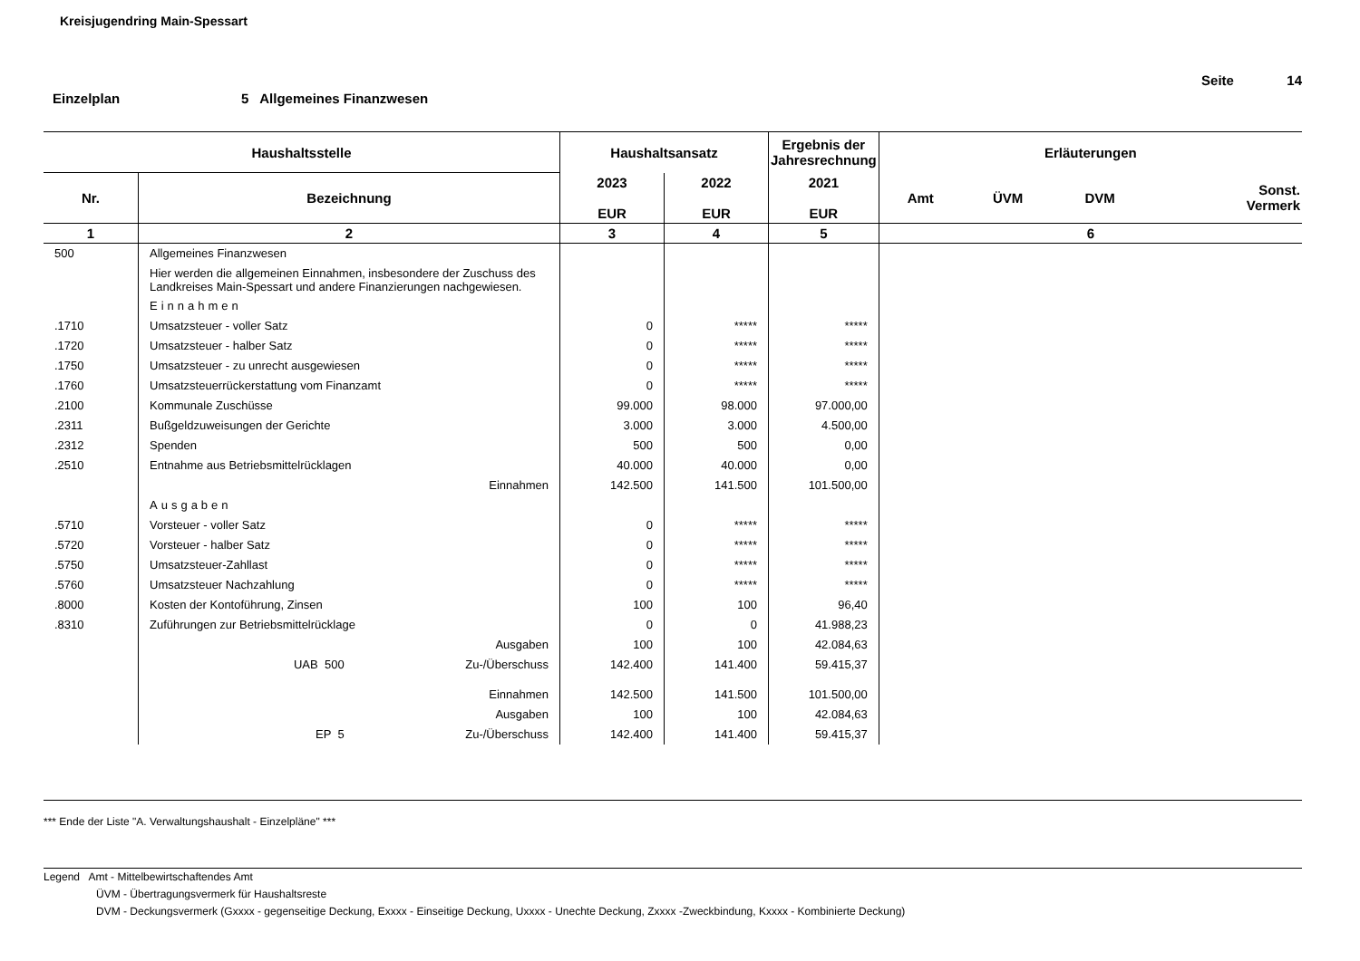Kreisjugendring Main-Spessart
Seite 14 Einzelplan 5 Allgemeines Finanzwesen
| Haushaltsstelle | | Haushaltsansatz | | Ergebnis der Jahresrechnung | Erläuterungen | | | |
| --- | --- | --- | --- | --- | --- | --- | --- | --- |
| Nr. | Bezeichnung | 2023 EUR | 2022 EUR | 2021 EUR | Amt | ÜVM | DVM | Sonst. Vermerk |
| 1 | 2 | 3 | 4 | 5 | 6 | | | |
| 500 | Allgemeines Finanzwesen | | | | | | | |
| | Hier werden die allgemeinen Einnahmen, insbesondere der Zuschuss des Landkreises Main-Spessart und andere Finanzierungen nachgewiesen. | | | | | | | |
| | Einnahmen | | | | | | | |
| .1710 | Umsatzsteuer - voller Satz | 0 | ***** | ***** | | | | |
| .1720 | Umsatzsteuer - halber Satz | 0 | ***** | ***** | | | | |
| .1750 | Umsatzsteuer - zu unrecht ausgewiesen | 0 | ***** | ***** | | | | |
| .1760 | Umsatzsteuerrückerstattung vom Finanzamt | 0 | ***** | ***** | | | | |
| .2100 | Kommunale Zuschüsse | 99.000 | 98.000 | 97.000,00 | | | | |
| .2311 | Bußgeldzuweisungen der Gerichte | 3.000 | 3.000 | 4.500,00 | | | | |
| .2312 | Spenden | 500 | 500 | 0,00 | | | | |
| .2510 | Entnahme aus Betriebsmittelrücklagen | 40.000 | 40.000 | 0,00 | | | | |
| | Einnahmen | 142.500 | 141.500 | 101.500,00 | | | | |
| | Ausgaben | | | | | | | |
| .5710 | Vorsteuer - voller Satz | 0 | ***** | ***** | | | | |
| .5720 | Vorsteuer - halber Satz | 0 | ***** | ***** | | | | |
| .5750 | Umsatzsteuer-Zahllast | 0 | ***** | ***** | | | | |
| .5760 | Umsatzsteuer Nachzahlung | 0 | ***** | ***** | | | | |
| .8000 | Kosten der Kontoführung, Zinsen | 100 | 100 | 96,40 | | | | |
| .8310 | Zuführungen zur Betriebsmittelrücklage | 0 | 0 | 41.988,23 | | | | |
| | Ausgaben | 100 | 100 | 42.084,63 | | | | |
| | UAB 500 Zu-/Überschuss | 142.400 | 141.400 | 59.415,37 | | | | |
| | Einnahmen | 142.500 | 141.500 | 101.500,00 | | | | |
| | Ausgaben | 100 | 100 | 42.084,63 | | | | |
| | EP 5 Zu-/Überschuss | 142.400 | 141.400 | 59.415,37 | | | | |
*** Ende der Liste "A. Verwaltungshaushalt - Einzelpläne" ***
Legend Amt - Mittelbewirtschaftendes Amt
ÜVM - Übertragungsvermerk für Haushaltsreste
DVM - Deckungsvermerk (Gxxxx - gegenseitige Deckung, Exxxx - Einseitige Deckung, Uxxxx - Unechte Deckung, Zxxxx -Zweckbindung, Kxxxx - Kombinierte Deckung)